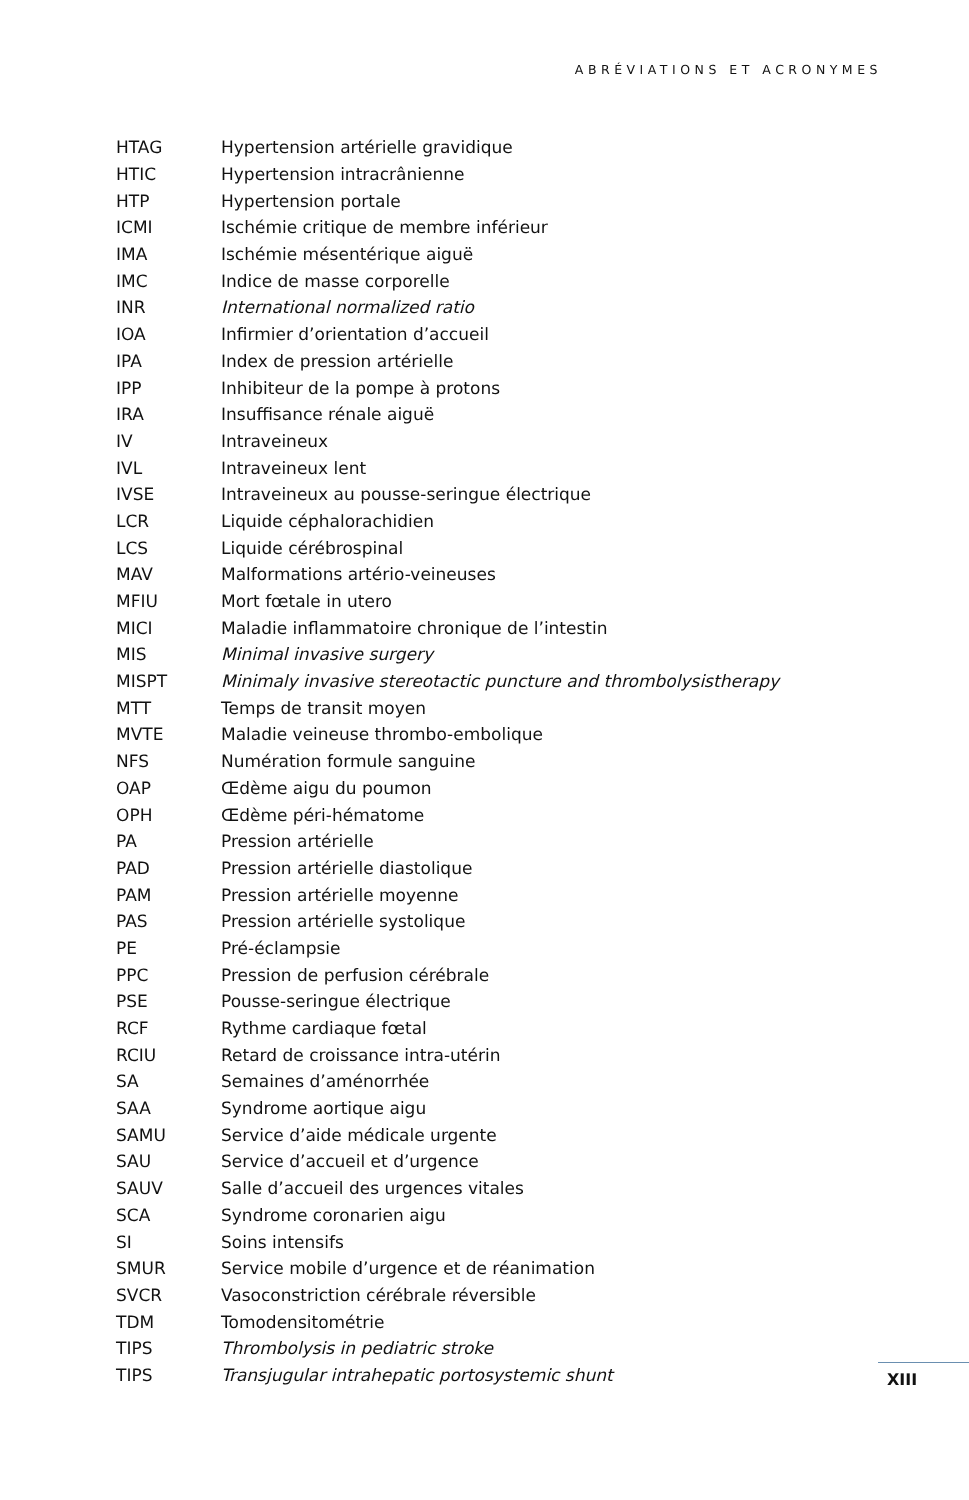ABRÉVIATIONS ET ACRONYMES
| HTAG | Hypertension artérielle gravidique |
| HTIC | Hypertension intracrânienne |
| HTP | Hypertension portale |
| ICMI | Ischémie critique de membre inférieur |
| IMA | Ischémie mésentérique aiguë |
| IMC | Indice de masse corporelle |
| INR | International normalized ratio |
| IOA | Infirmier d’orientation d’accueil |
| IPA | Index de pression artérielle |
| IPP | Inhibiteur de la pompe à protons |
| IRA | Insuffisance rénale aiguë |
| IV | Intraveineux |
| IVL | Intraveineux lent |
| IVSE | Intraveineux au pousse-seringue électrique |
| LCR | Liquide céphalorachidien |
| LCS | Liquide cérébrospinal |
| MAV | Malformations artério-veineuses |
| MFIU | Mort fœtale in utero |
| MICI | Maladie inflammatoire chronique de l’intestin |
| MIS | Minimal invasive surgery |
| MISPT | Minimaly invasive stereotactic puncture and thrombolysistherapy |
| MTT | Temps de transit moyen |
| MVTE | Maladie veineuse thrombo-embolique |
| NFS | Numération formule sanguine |
| OAP | Œdème aigu du poumon |
| OPH | Œdème péri-hématome |
| PA | Pression artérielle |
| PAD | Pression artérielle diastolique |
| PAM | Pression artérielle moyenne |
| PAS | Pression artérielle systolique |
| PE | Pré-éclampsie |
| PPC | Pression de perfusion cérébrale |
| PSE | Pousse-seringue électrique |
| RCF | Rythme cardiaque fœtal |
| RCIU | Retard de croissance intra-utérin |
| SA | Semaines d’aménorrhée |
| SAA | Syndrome aortique aigu |
| SAMU | Service d’aide médicale urgente |
| SAU | Service d’accueil et d’urgence |
| SAUV | Salle d’accueil des urgences vitales |
| SCA | Syndrome coronarien aigu |
| SI | Soins intensifs |
| SMUR | Service mobile d’urgence et de réanimation |
| SVCR | Vasoconstriction cérébrale réversible |
| TDM | Tomodensitométrie |
| TIPS | Thrombolysis in pediatric stroke |
| TIPS | Transjugular intrahepatic portosystemic shunt |
XIII